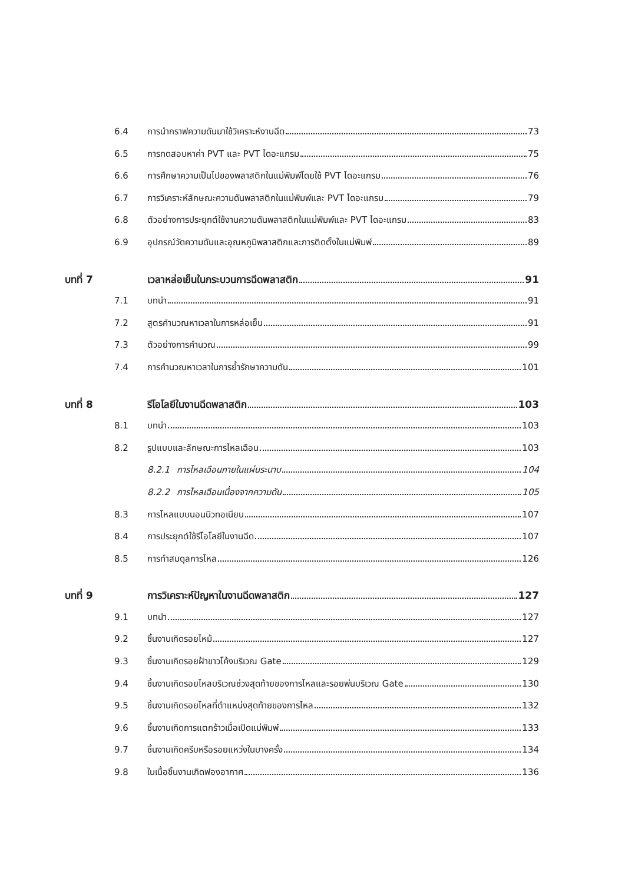6.4 การนำกราฟความดันมาใช้วิเคราะห์งานฉีด 73
6.5 การทดสอบหาค่า PVT และ PVT ไดอะแกรม 75
6.6 การศึกษาความเป็นไปของพลาสติกในแม่พิมพ์โดยใช้ PVT ไดอะแกรม 76
6.7 การวิเคราะห์ลักษณะความดันพลาสติกในแม่พิมพ์และ PVT ไดอะแกรม 79
6.8 ตัวอย่างการประยุกต์ใช้งานความดันพลาสติกในแม่พิมพ์และ PVT ไดอะแกรม 83
6.9 อุปกรณ์วัดความดันและอุณหภูมิพลาสติกและการติดตั้งในแม่พิมพ์ 89
บทที่ 7 เวลาหล่อเย็นในกระบวนการฉีดพลาสติก 91
7.1 บทนำ 91
7.2 สูตรคำนวณหาเวลาในการหล่อเย็น 91
7.3 ตัวอย่างการคำนวณ 99
7.4 การคำนวณหาเวลาในการย้ำรักษาความดัน 101
บทที่ 8 รีโอโลยีในงานฉีดพลาสติก 103
8.1 บทนำ 103
8.2 รูปแบบและลักษณะการไหลเฉือน 103
8.2.1 การไหลเฉือนภายในแผ่นระนาบ 104
8.2.2 การไหลเฉือนเนื่องจากความดัน 105
8.3 การไหลแบบนอนนิวทอเนียน 107
8.4 การประยุกต์ใช้รีโอโลยีในงานฉีด 107
8.5 การทำสมดุลการไหล 126
บทที่ 9 การวิเคราะห์ปัญหาในงานฉีดพลาสติก 127
9.1 บทนำ 127
9.2 ชิ้นงานเกิดรอยไหม้ 127
9.3 ชิ้นงานเกิดรอยฝ้าขาวโค้งบริเวณ Gate 129
9.4 ชิ้นงานเกิดรอยไหลบริเวณช่วงสุดท้ายของการไหลและรอยพ่นบริเวณ Gate 130
9.5 ชิ้นงานเกิดรอยไหลที่ตำแหน่งสุดท้ายของการไหล 132
9.6 ชิ้นงานเกิดการแตกร้าวเมื่อเปิดแม่พิมพ์ 133
9.7 ชิ้นงานเกิดครีบหรือรอยแหว่งในบางครั้ง 134
9.8 ในเนื้อชิ้นงานเกิดฟองอากาศ 136